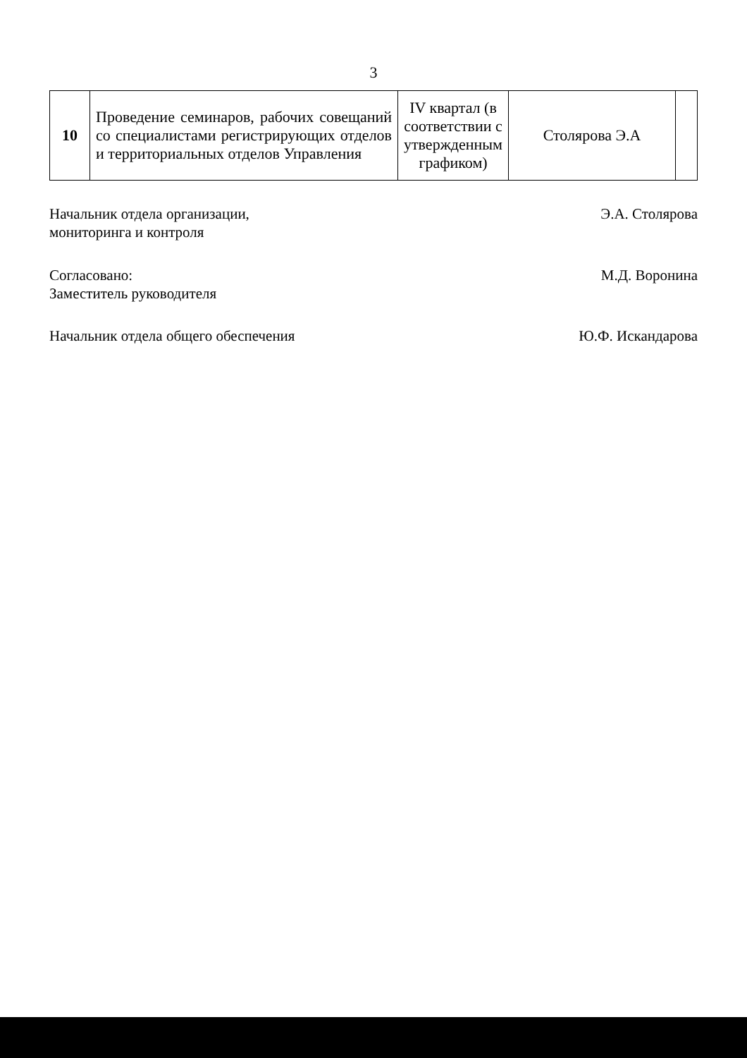3
| 10 | Проведение семинаров, рабочих совещаний со специалистами регистрирующих отделов и территориальных отделов Управления | IV квартал (в соответствии с утвержденным графиком) | Столярова Э.А | |
Начальник отдела организации,
мониторинга и контроля
Э.А. Столярова
Согласовано:
Заместитель руководителя
М.Д. Воронина
Начальник отдела общего обеспечения
Ю.Ф. Искандарова